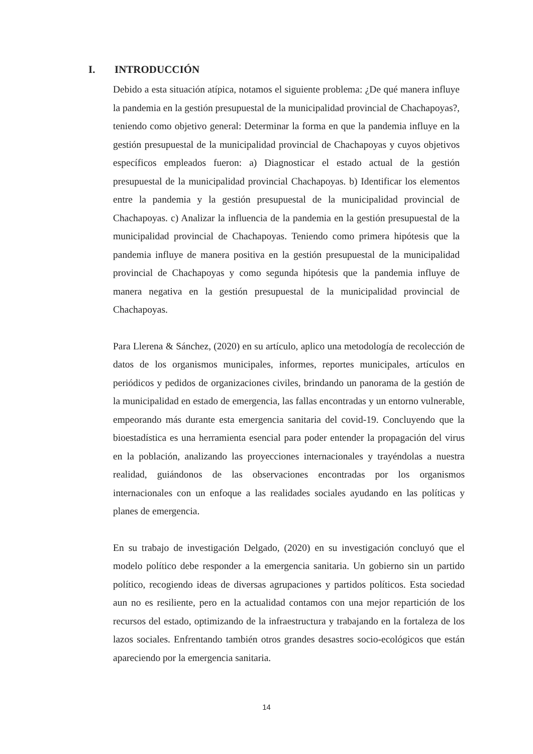I. INTRODUCCIÓN
Debido a esta situación atípica, notamos el siguiente problema: ¿De qué manera influye la pandemia en la gestión presupuestal de la municipalidad provincial de Chachapoyas?, teniendo como objetivo general: Determinar la forma en que la pandemia influye en la gestión presupuestal de la municipalidad provincial de Chachapoyas y cuyos objetivos específicos empleados fueron: a) Diagnosticar el estado actual de la gestión presupuestal de la municipalidad provincial Chachapoyas. b) Identificar los elementos entre la pandemia y la gestión presupuestal de la municipalidad provincial de Chachapoyas. c) Analizar la influencia de la pandemia en la gestión presupuestal de la municipalidad provincial de Chachapoyas. Teniendo como primera hipótesis que la pandemia influye de manera positiva en la gestión presupuestal de la municipalidad provincial de Chachapoyas y como segunda hipótesis que la pandemia influye de manera negativa en la gestión presupuestal de la municipalidad provincial de Chachapoyas.
Para Llerena & Sánchez, (2020) en su artículo, aplico una metodología de recolección de datos de los organismos municipales, informes, reportes municipales, artículos en periódicos y pedidos de organizaciones civiles, brindando un panorama de la gestión de la municipalidad en estado de emergencia, las fallas encontradas y un entorno vulnerable, empeorando más durante esta emergencia sanitaria del covid-19. Concluyendo que la bioestadística es una herramienta esencial para poder entender la propagación del virus en la población, analizando las proyecciones internacionales y trayéndolas a nuestra realidad, guiándonos de las observaciones encontradas por los organismos internacionales con un enfoque a las realidades sociales ayudando en las políticas y planes de emergencia.
En su trabajo de investigación Delgado, (2020) en su investigación concluyó que el modelo político debe responder a la emergencia sanitaria. Un gobierno sin un partido político, recogiendo ideas de diversas agrupaciones y partidos políticos. Esta sociedad aun no es resiliente, pero en la actualidad contamos con una mejor repartición de los recursos del estado, optimizando de la infraestructura y trabajando en la fortaleza de los lazos sociales. Enfrentando también otros grandes desastres socio-ecológicos que están apareciendo por la emergencia sanitaria.
14